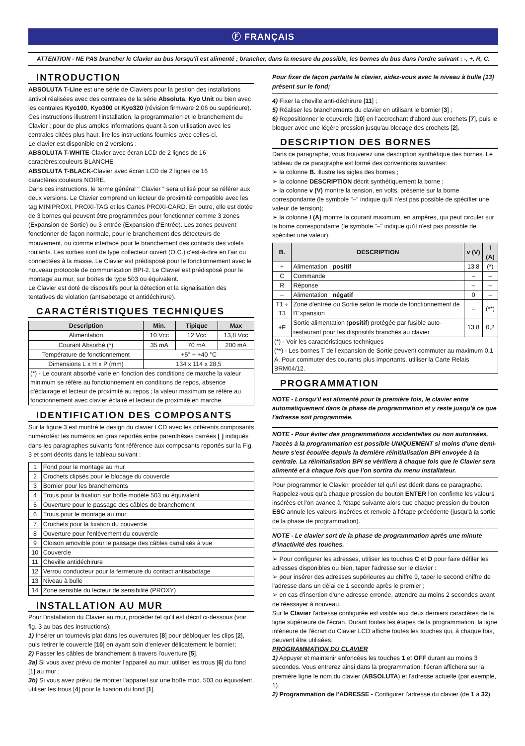Ⓕ FRANÇAIS
ATTENTION - NE PAS brancher le Clavier au bus lorsqu'il est alimenté ; brancher, dans la mesure du possible, les bornes du bus dans l'ordre suivant : -, +, R, C.
INTRODUCTION
ABSOLUTA T-Line est une série de Claviers pour la gestion des installations antivol réalisées avec des centrales de la série Absoluta, Kyo Unit ou bien avec les centrales Kyo100, Kyo300 et Kyo320 (révision firmware 2.06 ou supérieure).
Ces instructions illustrent l'installation, la programmation et le branchement du Clavier ; pour de plus amples informations quant à son utilisation avec les centrales citées plus haut, lire les instructions fournies avec celles-ci.
Le clavier est disponible en 2 versions :
ABSOLUTA T-WHITE-Clavier avec écran LCD de 2 lignes de 16 caractères:couleurs BLANCHE
ABSOLUTA T-BLACK-Clavier avec écran LCD de 2 lignes de 16 caractères:couleurs NOIRE.
Dans ces instructions, le terme général " Clavier " sera utilisé pour se référer aux deux versions. Le Clavier comprend un lecteur de proximité compatible avec les tag MINIPROXI, PROXI-TAG et les Cartes PROXI-CARD. En outre, elle est dotée de 3 bornes qui peuvent être programmées pour fonctionner comme 3 zones (Expansion de Sortie) ou 3 entrée (Expansion d'Entrée). Les zones peuvent fonctionner de façon normale, pour le branchement des détecteurs de mouvement, ou comme interface pour le branchement des contacts des volets roulants. Les sorties sont de type collecteur ouvert (O.C.) c'est-à-dire en l'air ou connectées à la masse. Le Clavier est prédisposé pour le fonctionnement avec le nouveau protocole de communication BPI-2. Le Clavier est prédisposé pour le montage au mur, sur boîtes de type 503 ou équivalent.
Le Clavier est doté de dispositifs pour la détection et la signalisation des tentatives de violation (antisabotage et antidéchirure).
CARACTÉRISTIQUES TECHNIQUES
| Description | Min. | Tipique | Max |
| --- | --- | --- | --- |
| Alimentation | 10 Vcc | 12 Vcc | 13,8 Vcc |
| Courant Absorbé (*) | 35 mA | 70 mA | 200 mA |
| Température de fonctionnement | +5° ÷ +40 °C | | |
| Dimensions L x H x P (mm) | 134 x 114 x 28,5 | | |
| (*) - Le courant absorbé varie en fonction des conditions de marche la valeur minimum se réfère au fonctionnement en conditions de repos, absence d'éclairage et lecteur de proximité au repos ; la valeur maximum se réfère au fonctionnement avec clavier éclairé et lecteur de proximité en marche | | | |
IDENTIFICATION DES COMPOSANTS
Sur la figure 3 est montré le design du clavier LCD avec les différents composants numérotés: les numéros en gras reportés entre parenthèses carrées [ ] indiqués dans les paragraphes suivants font référence aux composants reportés sur la Fig. 3 et sont décrits dans le tableau suivant :
| 1 | Fond pour le montage au mur |
| 2 | Crochets clipsés pour le blocage du couvercle |
| 3 | Bornier pour les branchements |
| 4 | Trous pour la fixation sur boîte modèle 503 ou équivalent |
| 5 | Ouverture pour le passage des câbles de branchement |
| 6 | Trous pour le montage au mur |
| 7 | Crochets pour la fixation du couvercle |
| 8 | Ouverture pour l'enlèvement du couvercle |
| 9 | Cloison amovible pour le passage des câbles canalisés à vue |
| 10 | Couvercle |
| 11 | Cheville antidéchirure |
| 12 | Verrou conducteur pour la fermeture du contact antisabotage |
| 13 | Niveau à bulle |
| 14 | Zone sensible du lecteur de sensibilité (PROXY) |
INSTALLATION AU MUR
Pour l'installation du Clavier au mur, procéder tel qu'il est décrit ci-dessous (voir fig. 3 au bas des instructions):
1) Insérer un tournevis plat dans les ouvertures [8] pour débloquer les clips [2], puis retirer le couvercle [10] en ayant soin d'enlever délicatement le bornier;
2) Passer les câbles de branchement à travers l'ouverture [5].
3a) Si vous avez prévu de monter l'appareil au mur, utiliser les trous [6] du fond [1] au mur ;
3b) Si vous avez prévu de monter l'appareil sur une boîte mod. 503 ou équivalent, utiliser les trous [4] pour la fixation du fond [1].
Pour fixer de façon parfaite le clavier, aidez-vous avec le niveau à bulle [13] présent sur le fond;
4) Fixer la cheville anti-déchirure [11] ;
5) Réaliser les branchements du clavier en utilisant le bornier [3] ;
6) Repositionner le couvercle [10] en l'accrochant d'abord aux crochets [7], puis le bloquer avec une légère pression jusqu'au blocage des crochets [2].
DESCRIPTION DES BORNES
Dans ce paragraphe, vous trouverez une description synthétique des bornes. Le tableau de ce paragraphe est formé des conventions suivantes:
➢ la colonne B. illustre les sigles des bornes ;
➢ la colonne DESCRIPTION décrit synthétiquement la borne ;
➢ la colonne v (V) montre la tension, en volts, présente sur la borne correspondante (le symbole "–" indique qu'il n'est pas possible de spécifier une valeur de tension);
➢ la colonne I (A) montre la courant maximum, en ampères, qui peut circuler sur la borne correspondante (le symbole "–" indique qu'il n'est pas possible de spécifier une valeur).
| B. | DESCRIPTION | v (V) | I (A) |
| --- | --- | --- | --- |
| + | Alimentation : positif | 13,8 | (*) |
| C | Commande | – | – |
| R | Réponse | – | – |
| – | Alimentation : négatif | 0 | – |
| T1 ÷ T3 | Zone d'entrée ou Sortie selon le mode de fonctionnement de l'Expansion | – | (**) |
| +F | Sortie alimentation ( positif ) protégée par fusible auto-restaurant pour les dispositifs branchés au clavier | 13,8 | 0,2 |
| (*) - Voir les caractéristiques techniques (**) - Les bornes T de l'expansion de Sortie peuvent commuter au maximum 0,1 A. Pour commuter des courants plus importants, utiliser la Carte Relais BRM04/12. | | | |
PROGRAMMATION
NOTE - Lorsqu'il est alimenté pour la première fois, le clavier entre automatiquement dans la phase de programmation et y reste jusqu'à ce que l'adresse soit programmée.
NOTE - Pour éviter des programmations accidentelles ou non autorisées, l'accès à la programmation est possible UNIQUEMENT si moins d'une demi-heure s'est écoulée depuis la dernière réinitialisation BPI envoyée à la centrale. La réinitialisation BPI se vérifiera à chaque fois que le Clavier sera alimenté et à chaque fois que l'on sortira du menu installateur.
Pour programmer le Clavier, procéder tel qu'il est décrit dans ce paragraphe. Rappelez-vous qu'à chaque pression du bouton ENTER l'on confirme les valeurs insérées et l'on avance à l'étape suivante alors que chaque pression du bouton ESC annule les valeurs insérées et renvoie à l'étape précédente (jusqu'à la sortie de la phase de programmation).
NOTE - Le clavier sort de la phase de programmation après une minute d'inactivité des touches.
➢ Pour configurer les adresses, utiliser les touches C et D pour faire défiler les adresses disponibles ou bien, taper l'adresse sur le clavier :
➢ pour insérer des adresses supérieures au chiffre 9, taper le second chiffre de l'adresse dans un délai de 1 seconde après le premier ;
➢ en cas d'insertion d'une adresse erronée, attendre au moins 2 secondes avant de réessayer à nouveau.
Sur le Clavier l'adresse configurée est visible aux deux derniers caractères de la ligne supérieure de l'écran. Durant toutes les étapes de la programmation, la ligne inférieure de l'écran du Clavier LCD affiche toutes les touches qui, à chaque fois, peuvent être utilisées.
PROGRAMMATION DU CLAVIER
1) Appuyer et maintenir enfoncées les touches 1 et OFF durant au moins 3 secondes. Vous entrerez ainsi dans la programmation: l'écran affichera sur la première ligne le nom du clavier (ABSOLUTA) et l'adresse actuelle (par exemple, 1).
2) Programmation de l'ADRESSE - Configurer l'adresse du clavier (de 1 à 32)